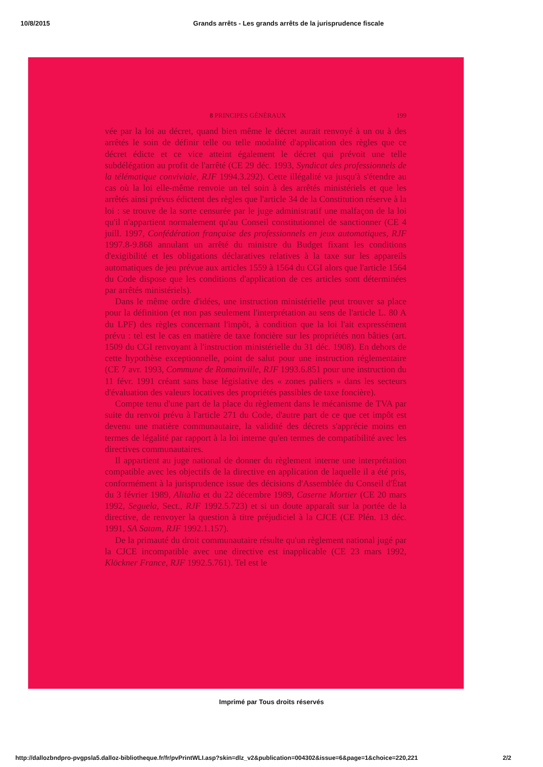10/8/2015 Grands arrêts - Les grands arrêts de la jurisprudence fiscale
8 PRINCIPES GÉNÉRAUX 199
vée par la loi au décret, quand bien même le décret aurait renvoyé à un ou à des arrêtés le soin de définir telle ou telle modalité d'application des règles que ce décret édicte et ce vice atteint également le décret qui prévoit une telle subdélégation au profit de l'arrêté (CE 29 déc. 1993, Syndicat des professionnels de la télématique conviviale, RJF 1994.3.292). Cette illégalité va jusqu'à s'étendre au cas où la loi elle-même renvoie un tel soin à des arrêtés ministériels et que les arrêtés ainsi prévus édictent des règles que l'article 34 de la Constitution réserve à la loi : se trouve de la sorte censurée par le juge administratif une malfaçon de la loi qu'il n'appartient normalement qu'au Conseil constitutionnel de sanctionner (CE 4 juill. 1997, Confédération française des professionnels en jeux automatiques, RJF 1997.8-9.868 annulant un arrêté du ministre du Budget fixant les conditions d'exigibilité et les obligations déclaratives relatives à la taxe sur les appareils automatiques de jeu prévue aux articles 1559 à 1564 du CGI alors que l'article 1564 du Code dispose que les conditions d'application de ces articles sont déterminées par arrêtés ministériels).
Dans le même ordre d'idées, une instruction ministérielle peut trouver sa place pour la définition (et non pas seulement l'interprétation au sens de l'article L. 80 A du LPF) des règles concernant l'impôt, à condition que la loi l'ait expressément prévu : tel est le cas en matière de taxe foncière sur les propriétés non bâties (art. 1509 du CGI renvoyant à l'instruction ministérielle du 31 déc. 1908). En dehors de cette hypothèse exceptionnelle, point de salut pour une instruction réglementaire (CE 7 avr. 1993, Commune de Romainville, RJF 1993.6.851 pour une instruction du 11 févr. 1991 créant sans base législative des « zones paliers » dans les secteurs d'évaluation des valeurs locatives des propriétés passibles de taxe foncière).
Compte tenu d'une part de la place du règlement dans le mécanisme de TVA par suite du renvoi prévu à l'article 271 du Code, d'autre part de ce que cet impôt est devenu une matière communautaire, la validité des décrets s'apprécie moins en termes de légalité par rapport à la loi interne qu'en termes de compatibilité avec les directives communautaires.
Il appartient au juge national de donner du règlement interne une interprétation compatible avec les objectifs de la directive en application de laquelle il a été pris, conformément à la jurisprudence issue des décisions d'Assemblée du Conseil d'État du 3 février 1989, Alitalia et du 22 décembre 1989, Caserne Mortier (CE 20 mars 1992, Seguela, Sect., RJF 1992.5.723) et si un doute apparaît sur la portée de la directive, de renvoyer la question à titre préjudiciel à la CJCE (CE Plén. 13 déc. 1991, SA Satam, RJF 1992.1.157).
De la primauté du droit communautaire résulte qu'un règlement national jugé par la CJCE incompatible avec une directive est inapplicable (CE 23 mars 1992, Klöckner France, RJF 1992.5.761). Tel est le
Imprimé par Tous droits réservés
http://dallozbndpro-pvgpsla5.dalloz-bibliotheque.fr/fr/pvPrintWLI.asp?skin=dlz_v2&publication=004302&issue=6&page=1&choice=220,221 2/2